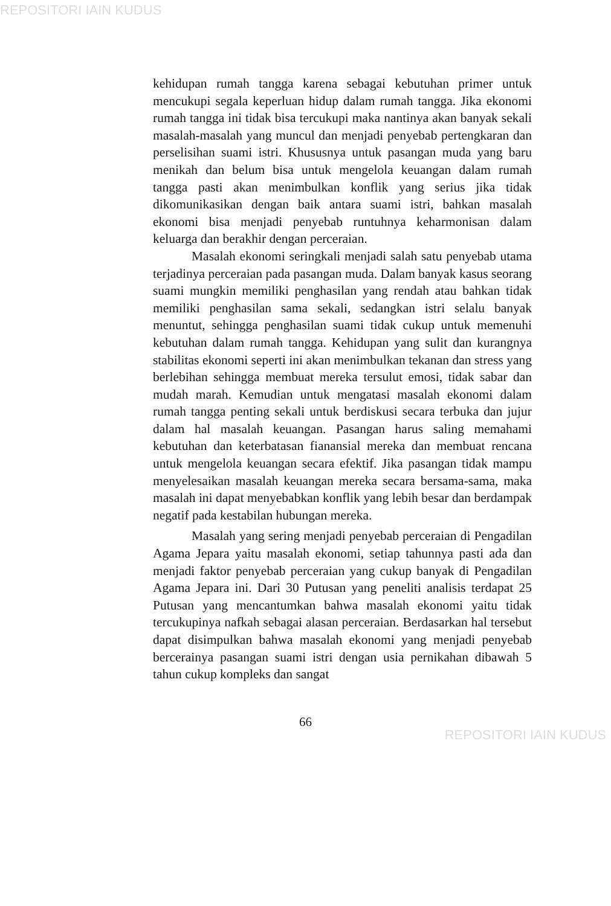REPOSITORI IAIN KUDUS
kehidupan rumah tangga karena sebagai kebutuhan primer untuk mencukupi segala keperluan hidup dalam rumah tangga. Jika ekonomi rumah tangga ini tidak bisa tercukupi maka nantinya akan banyak sekali masalah-masalah yang muncul dan menjadi penyebab pertengkaran dan perselisihan suami istri. Khususnya untuk pasangan muda yang baru menikah dan belum bisa untuk mengelola keuangan dalam rumah tangga pasti akan menimbulkan konflik yang serius jika tidak dikomunikasikan dengan baik antara suami istri, bahkan masalah ekonomi bisa menjadi penyebab runtuhnya keharmonisan dalam keluarga dan berakhir dengan perceraian.
Masalah ekonomi seringkali menjadi salah satu penyebab utama terjadinya perceraian pada pasangan muda. Dalam banyak kasus seorang suami mungkin memiliki penghasilan yang rendah atau bahkan tidak memiliki penghasilan sama sekali, sedangkan istri selalu banyak menuntut, sehingga penghasilan suami tidak cukup untuk memenuhi kebutuhan dalam rumah tangga. Kehidupan yang sulit dan kurangnya stabilitas ekonomi seperti ini akan menimbulkan tekanan dan stress yang berlebihan sehingga membuat mereka tersulut emosi, tidak sabar dan mudah marah. Kemudian untuk mengatasi masalah ekonomi dalam rumah tangga penting sekali untuk berdiskusi secara terbuka dan jujur dalam hal masalah keuangan. Pasangan harus saling memahami kebutuhan dan keterbatasan fianansial mereka dan membuat rencana untuk mengelola keuangan secara efektif. Jika pasangan tidak mampu menyelesaikan masalah keuangan mereka secara bersama-sama, maka masalah ini dapat menyebabkan konflik yang lebih besar dan berdampak negatif pada kestabilan hubungan mereka.
Masalah yang sering menjadi penyebab perceraian di Pengadilan Agama Jepara yaitu masalah ekonomi, setiap tahunnya pasti ada dan menjadi faktor penyebab perceraian yang cukup banyak di Pengadilan Agama Jepara ini. Dari 30 Putusan yang peneliti analisis terdapat 25 Putusan yang mencantumkan bahwa masalah ekonomi yaitu tidak tercukupinya nafkah sebagai alasan perceraian. Berdasarkan hal tersebut dapat disimpulkan bahwa masalah ekonomi yang menjadi penyebab bercerainya pasangan suami istri dengan usia pernikahan dibawah 5 tahun cukup kompleks dan sangat
66
REPOSITORI IAIN KUDUS